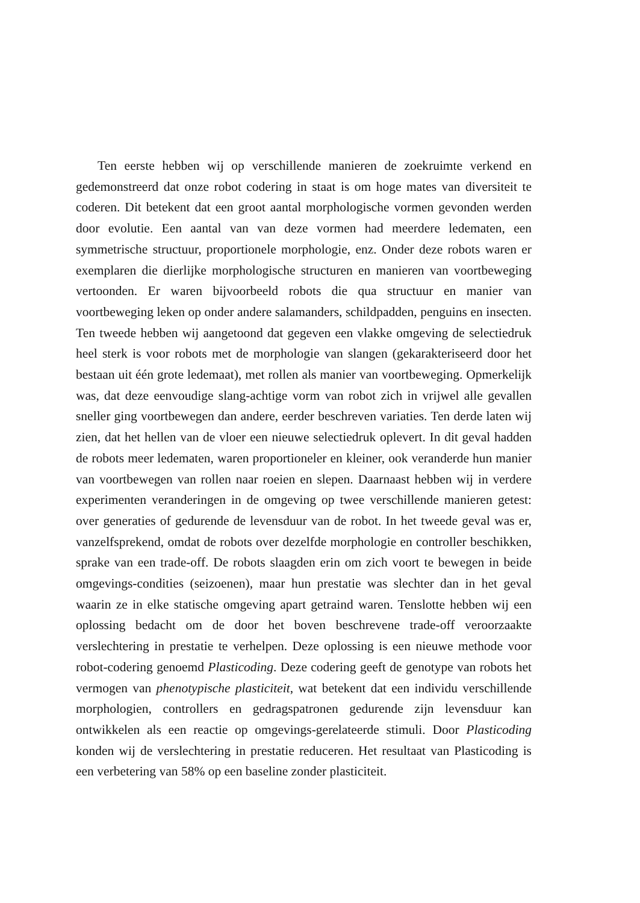Ten eerste hebben wij op verschillende manieren de zoekruimte verkend en gedemonstreerd dat onze robot codering in staat is om hoge mates van diversiteit te coderen. Dit betekent dat een groot aantal morphologische vormen gevonden werden door evolutie. Een aantal van van deze vormen had meerdere ledematen, een symmetrische structuur, proportionele morphologie, enz. Onder deze robots waren er exemplaren die dierlijke morphologische structuren en manieren van voortbeweging vertoonden. Er waren bijvoorbeeld robots die qua structuur en manier van voortbeweging leken op onder andere salamanders, schildpadden, penguins en insecten. Ten tweede hebben wij aangetoond dat gegeven een vlakke omgeving de selectiedruk heel sterk is voor robots met de morphologie van slangen (gekarakteriseerd door het bestaan uit één grote ledemaat), met rollen als manier van voortbeweging. Opmerkelijk was, dat deze eenvoudige slang-achtige vorm van robot zich in vrijwel alle gevallen sneller ging voortbewegen dan andere, eerder beschreven variaties. Ten derde laten wij zien, dat het hellen van de vloer een nieuwe selectiedruk oplevert. In dit geval hadden de robots meer ledematen, waren proportioneler en kleiner, ook veranderde hun manier van voortbewegen van rollen naar roeien en slepen. Daarnaast hebben wij in verdere experimenten veranderingen in de omgeving op twee verschillende manieren getest: over generaties of gedurende de levensduur van de robot. In het tweede geval was er, vanzelfsprekend, omdat de robots over dezelfde morphologie en controller beschikken, sprake van een trade-off. De robots slaagden erin om zich voort te bewegen in beide omgevings-condities (seizoenen), maar hun prestatie was slechter dan in het geval waarin ze in elke statische omgeving apart getraind waren. Tenslotte hebben wij een oplossing bedacht om de door het boven beschrevene trade-off veroorzaakte verslechtering in prestatie te verhelpen. Deze oplossing is een nieuwe methode voor robot-codering genoemd Plasticoding. Deze codering geeft de genotype van robots het vermogen van phenotypische plasticiteit, wat betekent dat een individu verschillende morphologien, controllers en gedragspatronen gedurende zijn levensduur kan ontwikkelen als een reactie op omgevings-gerelateerde stimuli. Door Plasticoding konden wij de verslechtering in prestatie reduceren. Het resultaat van Plasticoding is een verbetering van 58% op een baseline zonder plasticiteit.